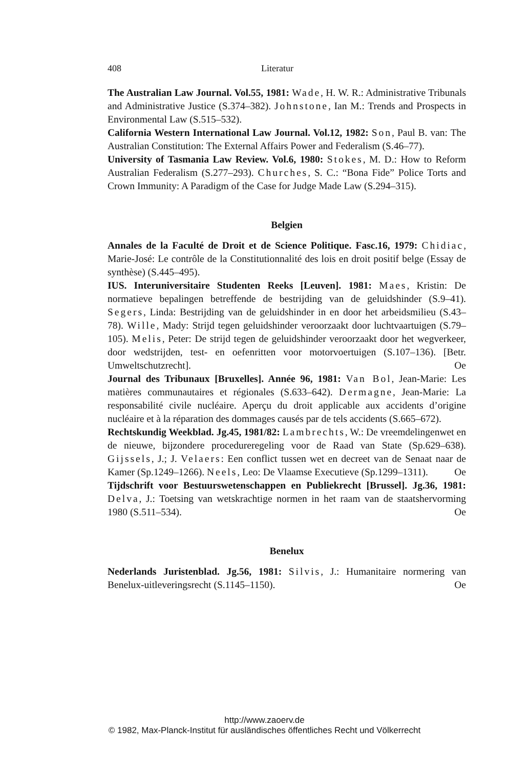408 Literatur
The Australian Law Journal. Vol.55, 1981: Wade, H. W. R.: Administrative Tribunals and Administrative Justice (S.374–382). Johnstone, Ian M.: Trends and Prospects in Environmental Law (S.515–532).
California Western International Law Journal. Vol.12, 1982: Son, Paul B. van: The Australian Constitution: The External Affairs Power and Federalism (S.46–77).
University of Tasmania Law Review. Vol.6, 1980: Stokes, M. D.: How to Reform Australian Federalism (S.277–293). Churches, S. C.: “Bona Fide” Police Torts and Crown Immunity: A Paradigm of the Case for Judge Made Law (S.294–315).
Belgien
Annales de la Faculté de Droit et de Science Politique. Fasc.16, 1979: Chidiac, Marie-José: Le contrôle de la Constitutionnalité des lois en droit positif belge (Essay de synthèse) (S.445–495).
IUS. Interuniversitaire Studenten Reeks [Leuven]. 1981: Maes, Kristin: De normatieve bepalingen betreffende de bestrijding van de geluidshinder (S.9–41). Segers, Linda: Bestrijding van de geluidshinder in en door het arbeidsmilieu (S.43–78). Wille, Mady: Strijd tegen geluidshinder veroorzaakt door luchtvaartuigen (S.79–105). Melis, Peter: De strijd tegen de geluidshinder veroorzaakt door het wegverkeer, door wedstrijden, test- en oefenritten voor motorvoertuigen (S.107–136). [Betr. Umweltschutzrecht]. Oe
Journal des Tribunaux [Bruxelles]. Année 96, 1981: Van Bol, Jean-Marie: Les matières communautaires et régionales (S.633–642). Dermagne, Jean-Marie: La responsabilité civile nucléaire. Aperçu du droit applicable aux accidents d’origine nucléaire et à la réparation des dommages causés par de tels accidents (S.665–672).
Rechtskundig Weekblad. Jg.45, 1981/82: Lambrechts, W.: De vreemdelingenwet en de nieuwe, bijzondere procedureregeling voor de Raad van State (Sp.629–638). Gijssels, J.; J. Velaers: Een conflict tussen wet en decreet van de Senaat naar de Kamer (Sp.1249–1266). Neels, Leo: De Vlaamse Executieve (Sp.1299–1311). Oe
Tijdschrift voor Bestuurswetenschappen en Publiekrecht [Brussel]. Jg.36, 1981: Delva, J.: Toetsing van wetskrachtige normen in het raam van de staatshervorming 1980 (S.511–534). Oe
Benelux
Nederlands Juristenblad. Jg.56, 1981: Silvis, J.: Humanitaire normering van Benelux-uitleveringsrecht (S.1145–1150). Oe
http://www.zaoerv.de
© 1982, Max-Planck-Institut für ausländisches öffentliches Recht und Völkerrecht